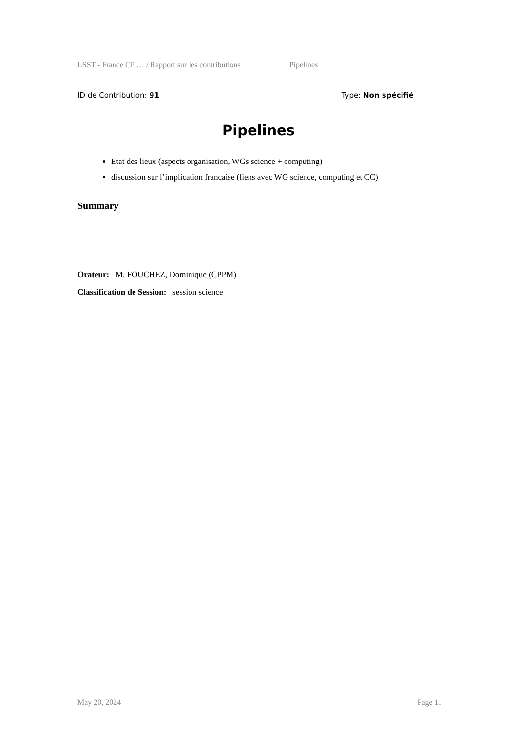LSST - France CP … / Rapport sur les contributions Pipelines
ID de Contribution: 91 Type: Non spécifié
Pipelines
Etat des lieux (aspects organisation, WGs science + computing)
discussion sur l’implication francaise (liens avec WG science, computing et CC)
Summary
Orateur: M. FOUCHEZ, Dominique (CPPM)
Classification de Session: session science
May 20, 2024 Page 11